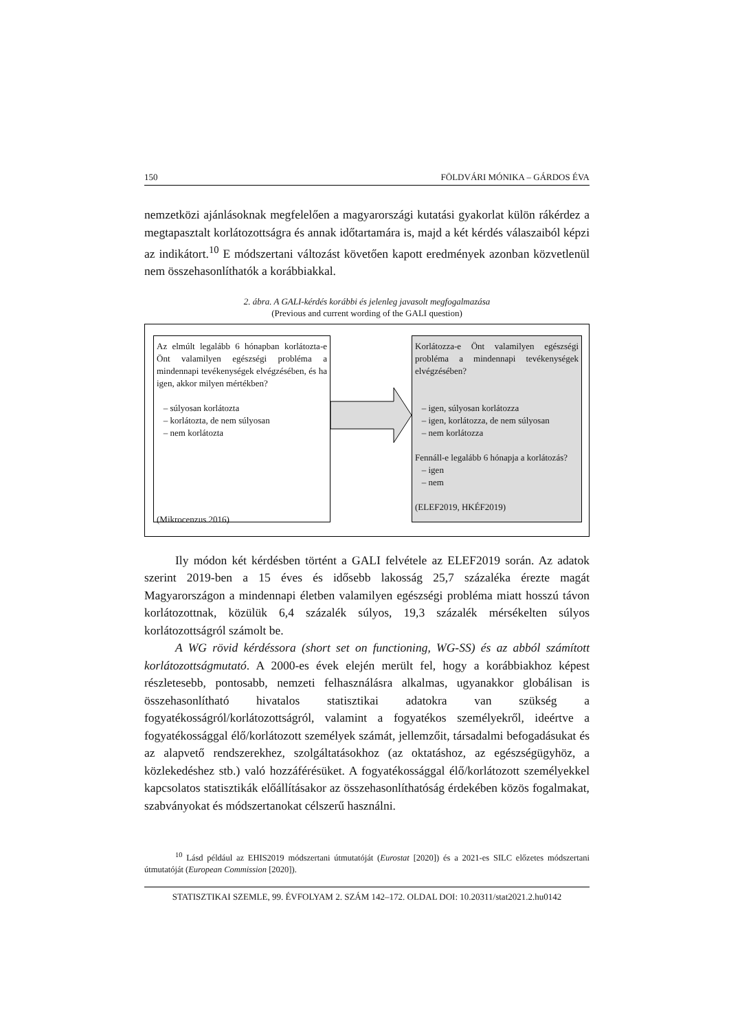150 FÖLDVÁRI MÓNIKA – GÁRDOS ÉVA
nemzetközi ajánlásoknak megfelelően a magyarországi kutatási gyakorlat külön rákérdez a megtapasztalt korlátozottságra és annak időtartamára is, majd a két kérdés válaszaiból képzi az indikátort.<sup>10</sup> E módszertani változást követően kapott eredmények azonban közvetlenül nem összehasonlíthatók a korábbiakkal.
2. ábra. A GALI-kérdés korábbi és jelenleg javasolt megfogalmazása
(Previous and current wording of the GALI question)
Az elmúlt legalább 6 hónapban korlátozta-e Önt valamilyen egészségi probléma a mindennapi tevékenységek elvégzésében, és ha igen, akkor milyen mértékben?
– súlyosan korlátozta
– korlátozta, de nem súlyosan
– nem korlátozta
(Mikrocenzus 2016)
Korlátozza-e Önt valamilyen egészségi probléma a mindennapi tevékenységek elvégzésében?
– igen, súlyosan korlátozza
– igen, korlátozza, de nem súlyosan
– nem korlátozza
Fennáll-e legalább 6 hónapja a korlátozás?
– igen
– nem
(ELEF2019, HKÉF2019)
Ily módon két kérdésben történt a GALI felvétele az ELEF2019 során. Az adatok szerint 2019-ben a 15 éves és idősebb lakosság 25,7 százaléka érezte magát Magyarországon a mindennapi életben valamilyen egészségi probléma miatt hosszú távon korlátozottnak, közülük 6,4 százalék súlyos, 19,3 százalék mérsékelten súlyos korlátozottságról számolt be.
A WG rövid kérdéssora (short set on functioning, WG-SS) és az abból számított korlátozottságmutató. A 2000-es évek elején merült fel, hogy a korábbiakhoz képest részletesebb, pontosabb, nemzeti felhasználásra alkalmas, ugyanakkor globálisan is összehasonlítható hivatalos statisztikai adatokra van szükség a fogyatékosságról/korlátozottságról, valamint a fogyatékos személyekről, ideértve a fogyatékossággal élő/korlátozott személyek számát, jellemzőit, társadalmi befogadásukat és az alapvető rendszerekhez, szolgáltatásokhoz (az oktatáshoz, az egészségügyhöz, a közlekedéshez stb.) való hozzáférésüket. A fogyatékossággal élő/korlátozott személyekkel kapcsolatos statisztikák előállításakor az összehasonlíthatóság érdekében közös fogalmakat, szabványokat és módszertanokat célszerű használni.
<sup>10</sup> Lásd például az EHIS2019 módszertani útmutatóját (Eurostat [2020]) és a 2021-es SILC előzetes módszertani útmutatóját (European Commission [2020]).
STATISZTIKAI SZEMLE, 99. ÉVFOLYAM 2. SZÁM 142–172. OLDAL DOI: 10.20311/stat2021.2.hu0142